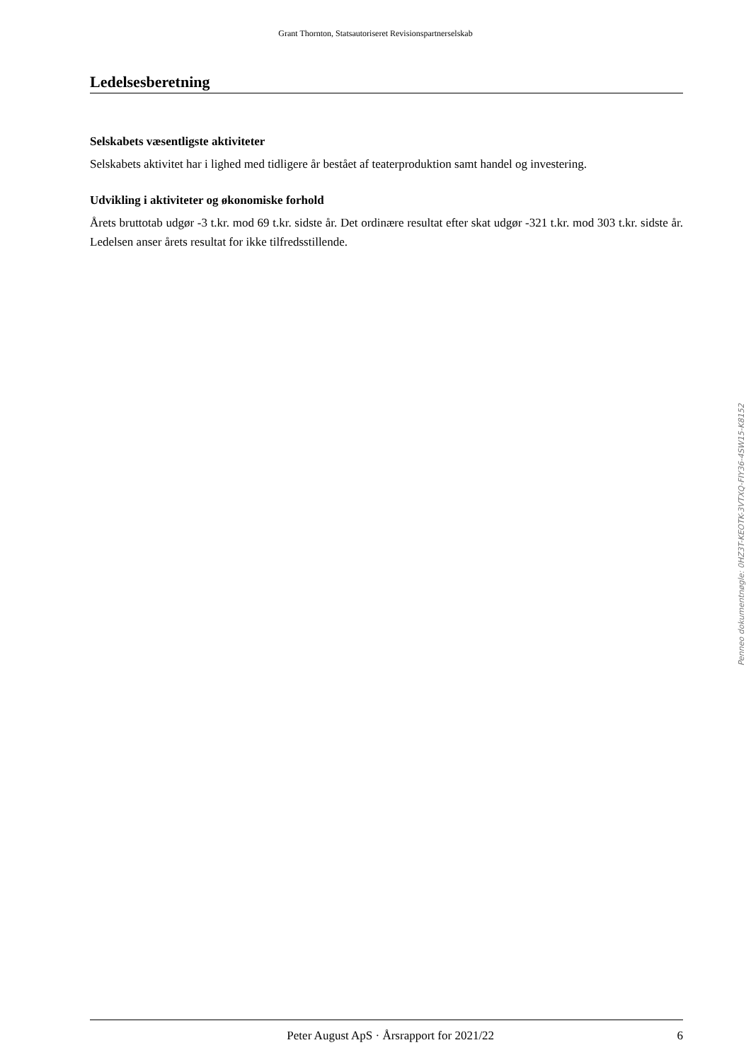Grant Thornton, Statsautoriseret Revisionspartnerselskab
Ledelsesberetning
Selskabets væsentligste aktiviteter
Selskabets aktivitet har i lighed med tidligere år bestået af teaterproduktion samt handel og investering.
Udvikling i aktiviteter og økonomiske forhold
Årets bruttotab udgør -3 t.kr. mod 69 t.kr. sidste år. Det ordinære resultat efter skat udgør -321 t.kr. mod 303 t.kr. sidste år. Ledelsen anser årets resultat for ikke tilfredsstillende.
Penneo dokumentnøgle: 0HZ3T-KEOTK-3VTXQ-FIY36-4SW15-K8152
Peter August ApS · Årsrapport for 2021/22 6